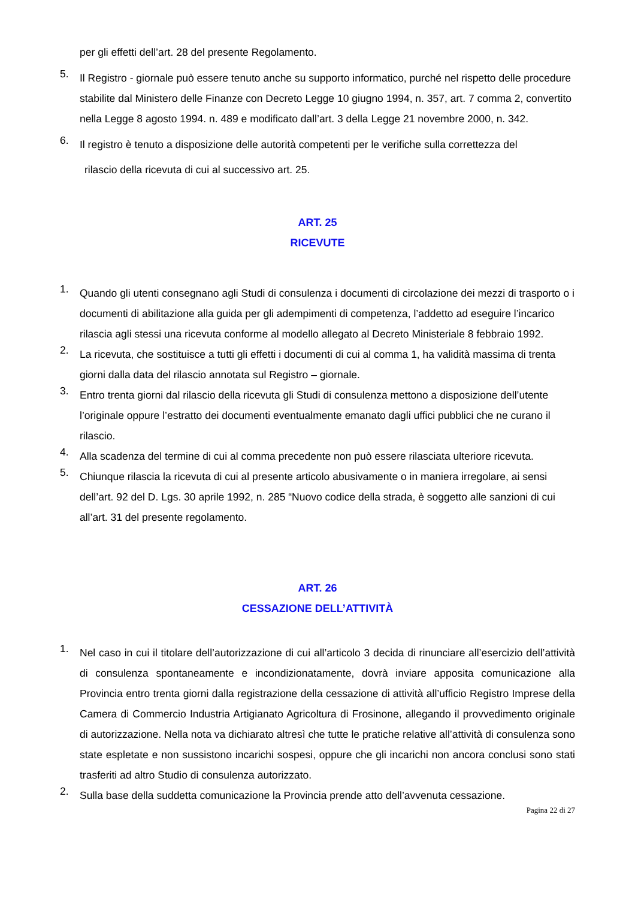per gli effetti dell’art. 28 del presente Regolamento.
5.
Il Registro - giornale può essere tenuto anche su supporto informatico, purché nel rispetto delle procedure stabilite dal Ministero delle Finanze con Decreto Legge 10 giugno 1994, n. 357, art. 7 comma 2, convertito nella Legge 8 agosto 1994. n. 489 e modificato dall’art. 3 della Legge 21 novembre 2000, n. 342.
6.
Il registro è tenuto a disposizione delle autorità competenti per le verifiche sulla correttezza del
rilascio della ricevuta di cui al successivo art. 25.
ART. 25
RICEVUTE
1.
Quando gli utenti consegnano agli Studi di consulenza i documenti di circolazione dei mezzi di trasporto o i documenti di abilitazione alla guida per gli adempimenti di competenza, l’addetto ad eseguire l’incarico rilascia agli stessi una ricevuta conforme al modello allegato al Decreto Ministeriale 8 febbraio 1992.
2.
La ricevuta, che sostituisce a tutti gli effetti i documenti di cui al comma 1, ha validità massima di trenta giorni dalla data del rilascio annotata sul Registro – giornale.
3.
Entro trenta giorni dal rilascio della ricevuta gli Studi di consulenza mettono a disposizione dell’utente l’originale oppure l’estratto dei documenti eventualmente emanato dagli uffici pubblici che ne curano il rilascio.
4.
Alla scadenza del termine di cui al comma precedente non può essere rilasciata ulteriore ricevuta.
5.
Chiunque rilascia la ricevuta di cui al presente articolo abusivamente o in maniera irregolare, ai sensi dell’art. 92 del D. Lgs. 30 aprile 1992, n. 285 “Nuovo codice della strada, è soggetto alle sanzioni di cui all’art. 31 del presente regolamento.
ART. 26
CESSAZIONE DELL’ATTIVITÀ
1.
Nel caso in cui il titolare dell’autorizzazione di cui all’articolo 3 decida di rinunciare all’esercizio dell’attività di consulenza spontaneamente e incondizionatamente, dovrà inviare apposita comunicazione alla Provincia entro trenta giorni dalla registrazione della cessazione di attività all’ufficio Registro Imprese della Camera di Commercio Industria Artigianato Agricoltura di Frosinone, allegando il provvedimento originale di autorizzazione. Nella nota va dichiarato altresì che tutte le pratiche relative all’attività di consulenza sono state espletate e non sussistono incarichi sospesi, oppure che gli incarichi non ancora conclusi sono stati trasferiti ad altro Studio di consulenza autorizzato.
2.
Sulla base della suddetta comunicazione la Provincia prende atto dell’avvenuta cessazione.
Pagina 22 di 27